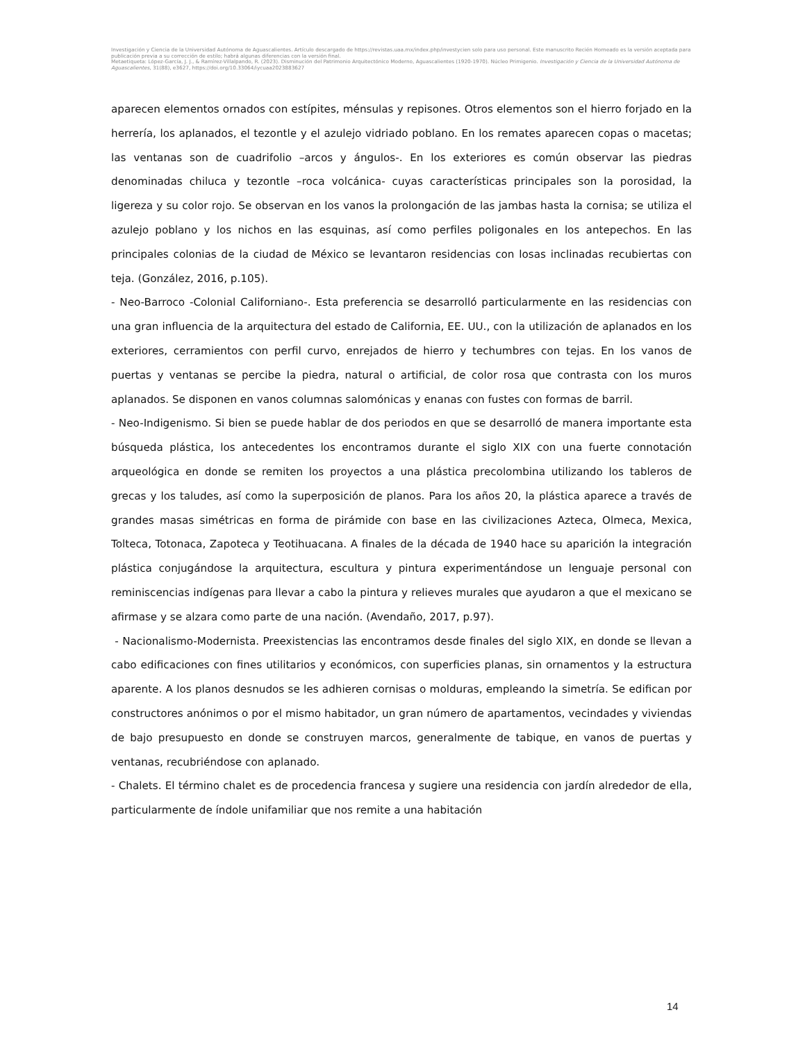Investigación y Ciencia de la Universidad Autónoma de Aguascalientes. Artículo descargado de https://revistas.uaa.mx/index.php/investycien solo para uso personal. Este manuscrito Recién Horneado es la versión aceptada para publicación previa a su corrección de estilo; habrá algunas diferencias con la versión final.
Metaetiqueta: López-García, J. J., & Ramírez-Villalpando, R. (2023). Disminución del Patrimonio Arquitectónico Moderno, Aguascalientes (1920-1970). Núcleo Primigenio. Investigación y Ciencia de la Universidad Autónoma de Aguascalientes, 31(88), e3627, https://doi.org/10.33064/iycuaa2023883627
aparecen elementos ornados con estípites, ménsulas y repisones. Otros elementos son el hierro forjado en la herrería, los aplanados, el tezontle y el azulejo vidriado poblano. En los remates aparecen copas o macetas; las ventanas son de cuadrifolio –arcos y ángulos-. En los exteriores es común observar las piedras denominadas chiluca y tezontle –roca volcánica- cuyas características principales son la porosidad, la ligereza y su color rojo. Se observan en los vanos la prolongación de las jambas hasta la cornisa; se utiliza el azulejo poblano y los nichos en las esquinas, así como perfiles poligonales en los antepechos. En las principales colonias de la ciudad de México se levantaron residencias con losas inclinadas recubiertas con teja. (González, 2016, p.105).
- Neo-Barroco -Colonial Californiano-. Esta preferencia se desarrolló particularmente en las residencias con una gran influencia de la arquitectura del estado de California, EE. UU., con la utilización de aplanados en los exteriores, cerramientos con perfil curvo, enrejados de hierro y techumbres con tejas. En los vanos de puertas y ventanas se percibe la piedra, natural o artificial, de color rosa que contrasta con los muros aplanados. Se disponen en vanos columnas salomónicas y enanas con fustes con formas de barril.
- Neo-Indigenismo. Si bien se puede hablar de dos periodos en que se desarrolló de manera importante esta búsqueda plástica, los antecedentes los encontramos durante el siglo XIX con una fuerte connotación arqueológica en donde se remiten los proyectos a una plástica precolombina utilizando los tableros de grecas y los taludes, así como la superposición de planos. Para los años 20, la plástica aparece a través de grandes masas simétricas en forma de pirámide con base en las civilizaciones Azteca, Olmeca, Mexica, Tolteca, Totonaca, Zapoteca y Teotihuacana. A finales de la década de 1940 hace su aparición la integración plástica conjugándose la arquitectura, escultura y pintura experimentándose un lenguaje personal con reminiscencias indígenas para llevar a cabo la pintura y relieves murales que ayudaron a que el mexicano se afirmase y se alzara como parte de una nación. (Avendaño, 2017, p.97).
- Nacionalismo-Modernista. Preexistencias las encontramos desde finales del siglo XIX, en donde se llevan a cabo edificaciones con fines utilitarios y económicos, con superficies planas, sin ornamentos y la estructura aparente. A los planos desnudos se les adhieren cornisas o molduras, empleando la simetría. Se edifican por constructores anónimos o por el mismo habitador, un gran número de apartamentos, vecindades y viviendas de bajo presupuesto en donde se construyen marcos, generalmente de tabique, en vanos de puertas y ventanas, recubriéndose con aplanado.
- Chalets. El término chalet es de procedencia francesa y sugiere una residencia con jardín alrededor de ella, particularmente de índole unifamiliar que nos remite a una habitación
14